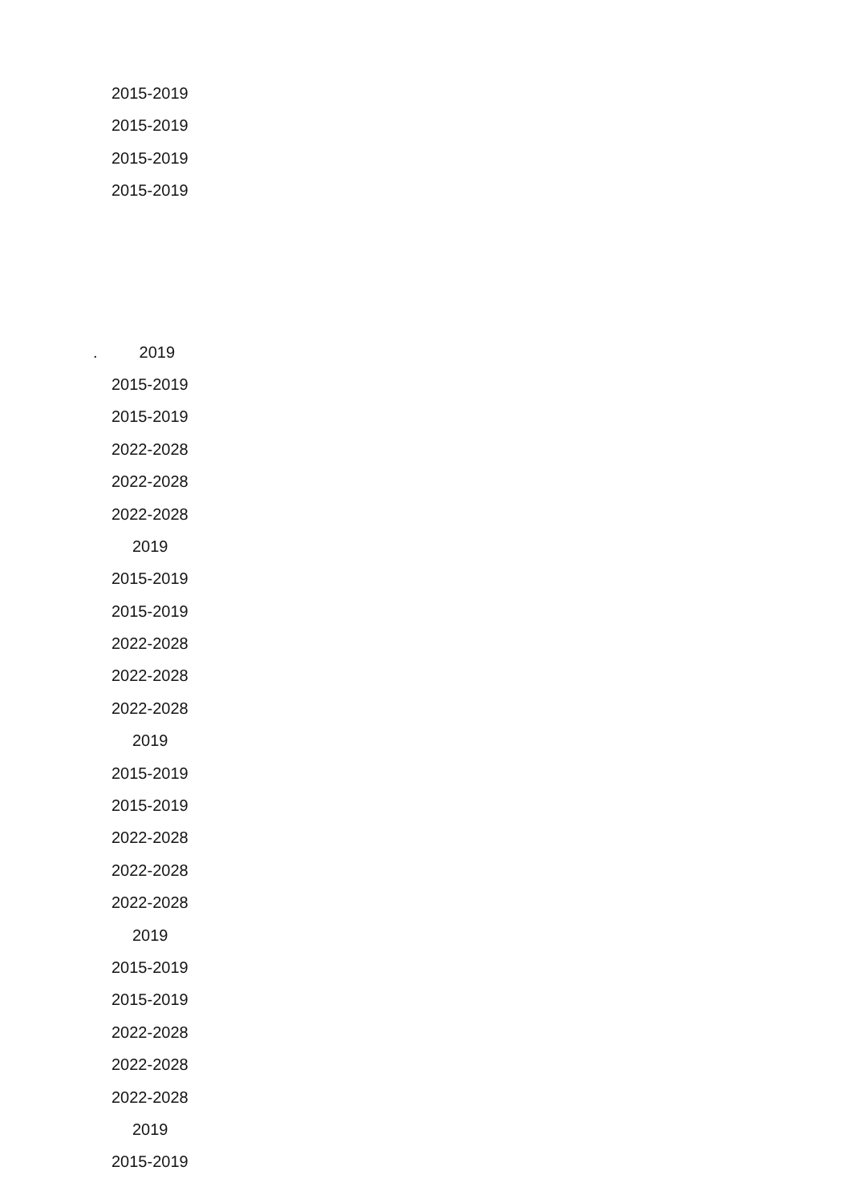2015-2019
2015-2019
2015-2019
2015-2019
. 2019
2015-2019
2015-2019
2022-2028
2022-2028
2022-2028
2019
2015-2019
2015-2019
2022-2028
2022-2028
2022-2028
2019
2015-2019
2015-2019
2022-2028
2022-2028
2022-2028
2019
2015-2019
2015-2019
2022-2028
2022-2028
2022-2028
2019
2015-2019